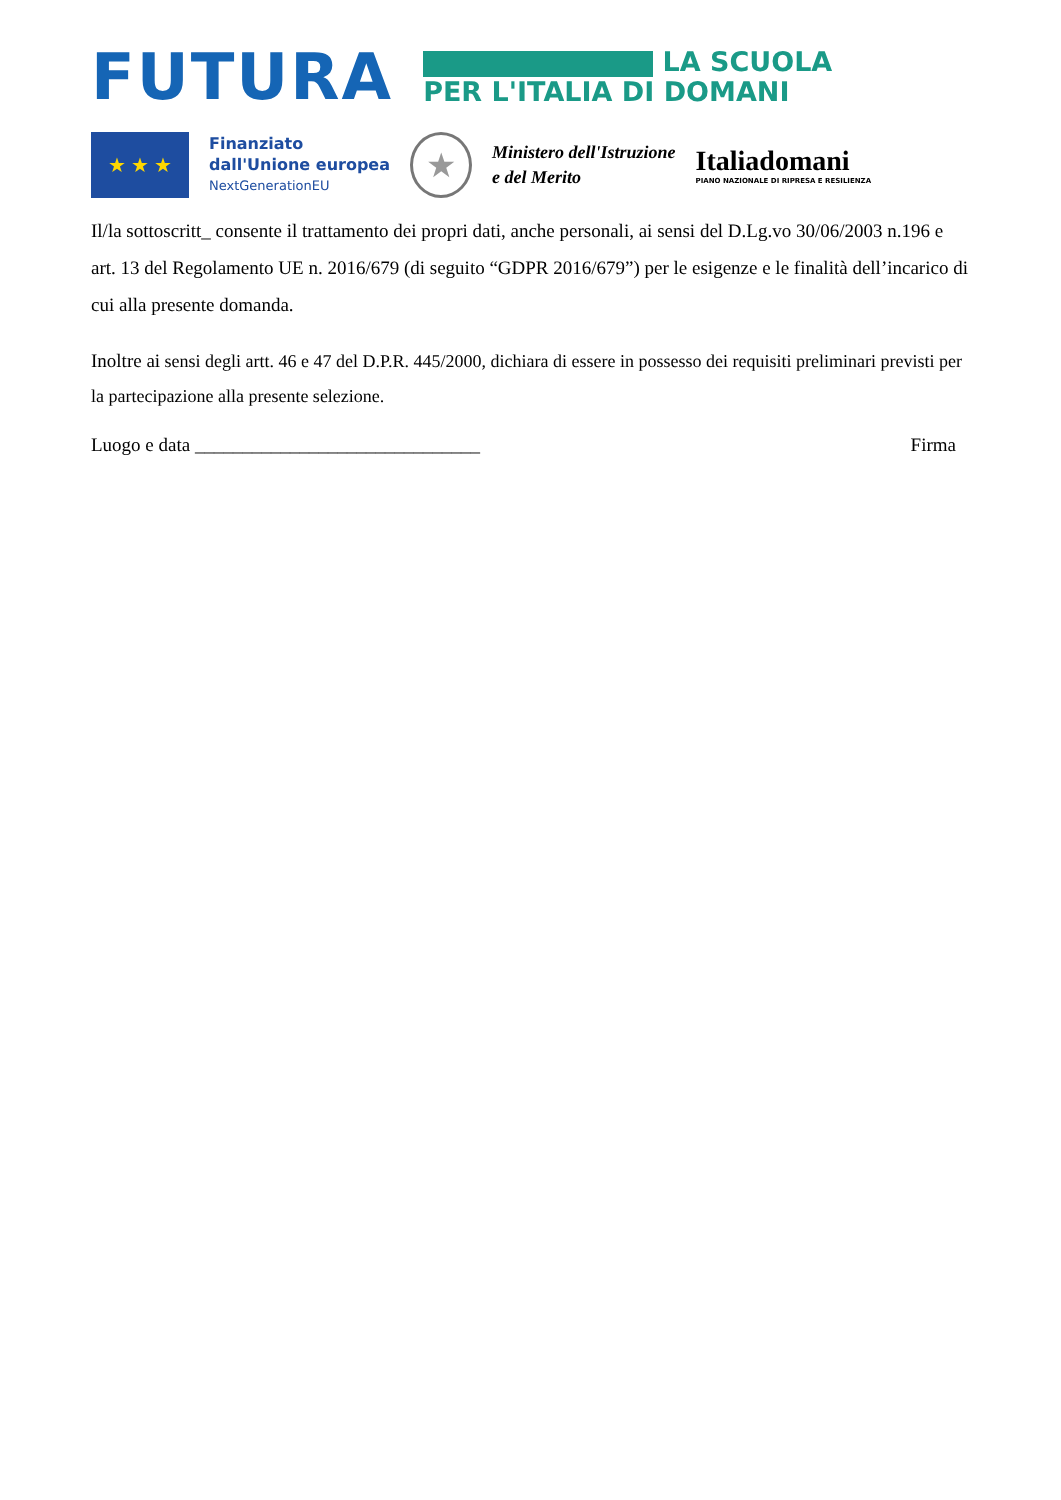FUTURA
LA SCUOLA
PER L'ITALIA DI DOMANI
★ ★ ★
Finanziato
dall'Unione europea
NextGenerationEU
★
Ministero dell'Istruzione
e del Merito
Italiadomani
PIANO NAZIONALE DI RIPRESA E RESILIENZA
Il/la sottoscritt_ consente il trattamento dei propri dati, anche personali, ai sensi del D.Lg.vo 30/06/2003 n.196 e art. 13 del Regolamento UE n. 2016/679 (di seguito “GDPR 2016/679”) per le esigenze e le finalità dell’incarico di cui alla presente domanda.
Inoltre ai sensi degli artt. 46 e 47 del D.P.R. 445/2000, dichiara di essere in possesso dei requisiti preliminari previsti per la partecipazione alla presente selezione.
Luogo e data ______________________________ Firma